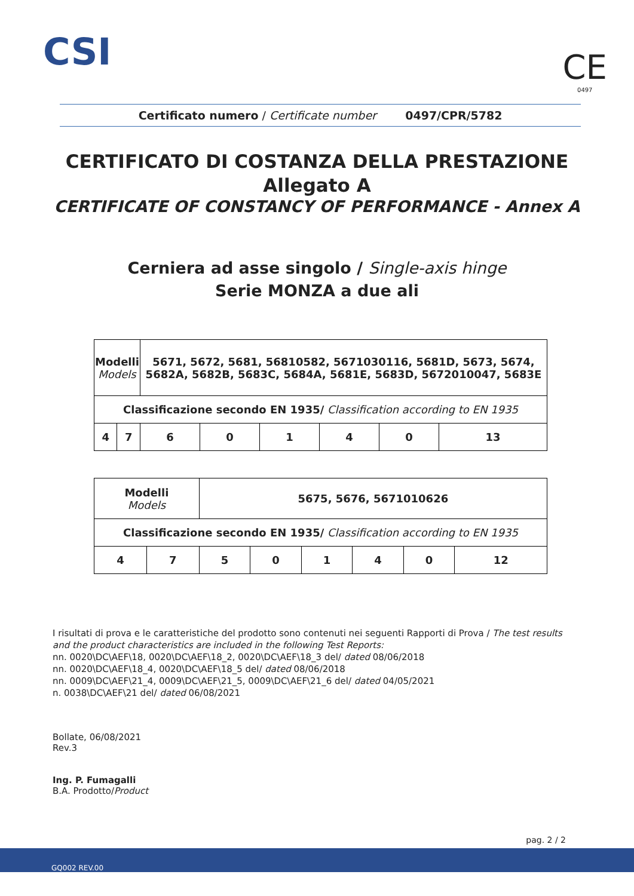CSI CE
0497
Certificato numero / Certificate number 0497/CPR/5782
CERTIFICATO DI COSTANZA DELLA PRESTAZIONE
Allegato A
CERTIFICATE OF CONSTANCY OF PERFORMANCE - Annex A
Cerniera ad asse singolo / Single-axis hinge
Serie MONZA a due ali
| Modelli Models | | 5671, 5672, 5681, 56810582, 5671030116, 5681D, 5673, 5674, 5682A, 5682B, 5683C, 5684A, 5681E, 5683D, 5672010047, 5683E | | | | | |
| Classificazione secondo EN 1935/ Classification according to EN 1935 | | | | | | | |
| 4 | 7 | 6 | 0 | 1 | 4 | 0 | 13 |
| Modelli Models | | 5675, 5676, 5671010626 | | | | | |
| Classificazione secondo EN 1935/ Classification according to EN 1935 | | | | | | | |
| 4 | 7 | 5 | 0 | 1 | 4 | 0 | 12 |
I risultati di prova e le caratteristiche del prodotto sono contenuti nei seguenti Rapporti di Prova / The test results and the product characteristics are included in the following Test Reports:
nn. 0020\DC\AEF\18, 0020\DC\AEF\18_2, 0020\DC\AEF\18_3 del/ dated 08/06/2018
nn. 0020\DC\AEF\18_4, 0020\DC\AEF\18_5 del/ dated 08/06/2018
nn. 0009\DC\AEF\21_4, 0009\DC\AEF\21_5, 0009\DC\AEF\21_6 del/ dated 04/05/2021
n. 0038\DC\AEF\21 del/ dated 06/08/2021
Bollate, 06/08/2021
Rev.3
Ing. P. Fumagalli
B.A. Prodotto/Product
pag. 2 / 2
GQ002 REV.00